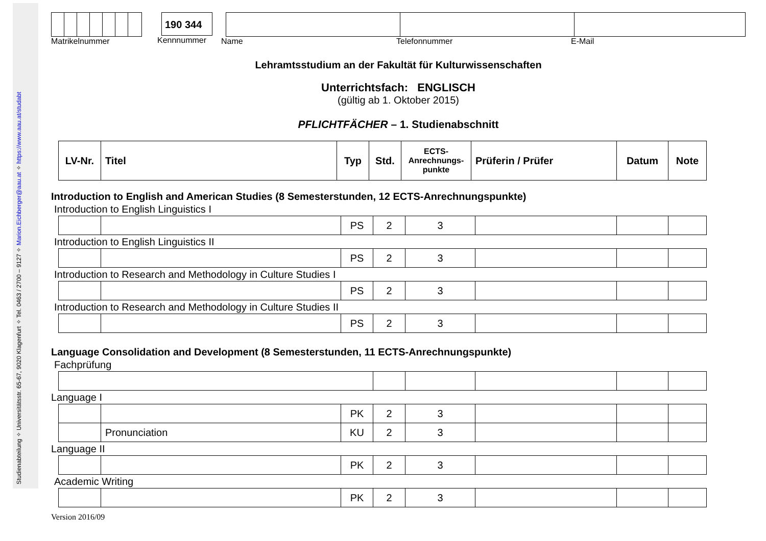Studienabteilung ✧ Universitätsstr. 65-67, 9020 Klagenfurt ✧ Tel. 0463 / 2700 – 9127 ✧ Marion.Eichberger@aau.at ✧ https://www.aau.at/studabt
Matrikelnummer
190 344
Kennnummer
Name Telefonnummer E-Mail
Lehramtsstudium an der Fakultät für Kulturwissenschaften
Unterrichtsfach: ENGLISCH
(gültig ab 1. Oktober 2015)
PFLICHTFÄCHER – 1. Studienabschnitt
| LV-Nr. | Titel | Typ | Std. | ECTS- Anrechnungs- punkte | Prüferin / Prüfer | Datum | Note |
| --- | --- | --- | --- | --- | --- | --- | --- |
Introduction to English and American Studies (8 Semesterstunden, 12 ECTS-Anrechnungspunkte)
Introduction to English Linguistics I
| | | PS | 2 | 3 | | | |
Introduction to English Linguistics II
| | | PS | 2 | 3 | | | |
Introduction to Research and Methodology in Culture Studies I
| | | PS | 2 | 3 | | | |
Introduction to Research and Methodology in Culture Studies II
| | | PS | 2 | 3 | | | |
Language Consolidation and Development (8 Semesterstunden, 11 ECTS-Anrechnungspunkte)
Fachprüfung
Language I
| | | PK | 2 | 3 | | | |
| | Pronunciation | KU | 2 | 3 | | | |
Language II
| | | PK | 2 | 3 | | | |
Academic Writing
| | | PK | 2 | 3 | | | |
Version 2016/09